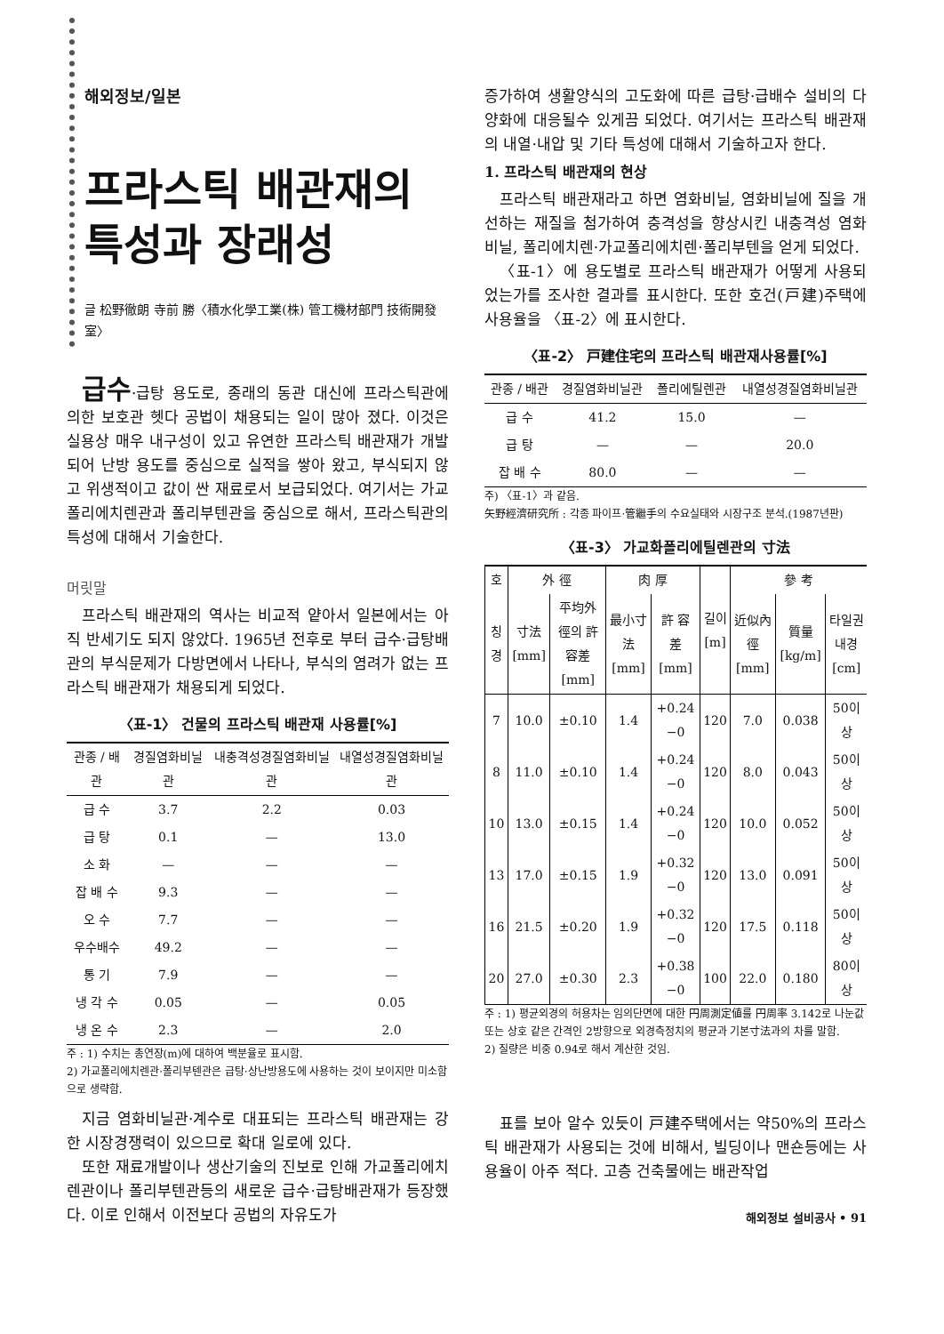해외정보/일본
프라스틱 배관재의
특성과 장래성
글 松野徹朗 寺前 勝〈積水化學工業(株) 管工機材部門 技術開發室〉
급수·급탕 용도로, 종래의 동관 대신에 프라스틱관에 의한 보호관 헷다 공법이 채용되는 일이 많아 졌다. 이것은 실용상 매우 내구성이 있고 유연한 프라스틱 배관재가 개발되어 난방 용도를 중심으로 실적을 쌓아 왔고, 부식되지 않고 위생적이고 값이 싼 재료로서 보급되었다. 여기서는 가교폴리에치렌관과 폴리부텐관을 중심으로 해서, 프라스틱관의 특성에 대해서 기술한다.
머릿말
프라스틱 배관재의 역사는 비교적 얕아서 일본에서는 아직 반세기도 되지 않았다. 1965년 전후로 부터 급수·급탕배관의 부식문제가 다방면에서 나타나, 부식의 염려가 없는 프라스틱 배관재가 채용되게 되었다.
〈표-1〉 건물의 프라스틱 배관재 사용률[%]
| 관종 / 배관 | 경질염화비닐관 | 내충격성경질염화비닐관 | 내열성경질염화비닐관 |
| --- | --- | --- | --- |
| 급 수 | 3.7 | 2.2 | 0.03 |
| 급 탕 | 0.1 | — | 13.0 |
| 소 화 | — | — | — |
| 잡 배 수 | 9.3 | — | — |
| 오 수 | 7.7 | — | — |
| 우수배수 | 49.2 | — | — |
| 통 기 | 7.9 | — | — |
| 냉 각 수 | 0.05 | — | 0.05 |
| 냉 온 수 | 2.3 | — | 2.0 |
주 : 1) 수치는 총연장(m)에 대하여 백분율로 표시함.
2) 가교폴리에치렌관·폴리부텐관은 급탕·상난방용도에 사용하는 것이 보이지만 미소함으로 생략함.
지금 염화비닐관·계수로 대표되는 프라스틱 배관재는 강한 시장경쟁력이 있으므로 확대 일로에 있다.
또한 재료개발이나 생산기술의 진보로 인해 가교폴리에치렌관이나 폴리부텐관등의 새로운 급수·급탕배관재가 등장했다. 이로 인해서 이전보다 공법의 자유도가
증가하여 생활양식의 고도화에 따른 급탕·급배수 설비의 다양화에 대응될수 있게끔 되었다. 여기서는 프라스틱 배관재의 내열·내압 및 기타 특성에 대해서 기술하고자 한다.
1. 프라스틱 배관재의 현상
프라스틱 배관재라고 하면 염화비닐, 염화비닐에 질을 개선하는 재질을 첨가하여 충격성을 향상시킨 내충격성 염화비닐, 폴리에치렌·가교폴리에치렌·폴리부텐을 얻게 되었다.
〈표-1〉에 용도별로 프라스틱 배관재가 어떻게 사용되었는가를 조사한 결과를 표시한다. 또한 호건(戸建)주택에 사용율을 〈표-2〉에 표시한다.
〈표-2〉 戸建住宅의 프라스틱 배관재사용률[%]
| 관종 / 배관 | 경질염화비닐관 | 폴리에틸렌관 | 내열성경질염화비닐관 |
| --- | --- | --- | --- |
| 급 수 | 41.2 | 15.0 | — |
| 급 탕 | — | — | 20.0 |
| 잡 배 수 | 80.0 | — | — |
주) 〈표-1〉과 같음.
矢野經濟研究所 : 각종 파이프·管繼手의 수요실태와 시장구조 분석.(1987년판)
〈표-3〉 가교화폴리에틸렌관의 寸法
| 호 | 外 徑 | | 肉 厚 | | 길이 [m] | 參 考 | | |
| --- | --- | --- | --- | --- | --- | --- | --- | --- |
| 칭경 | 寸法[mm] | 平均外徑의 許容差[mm] | 最小寸法[mm] | 許 容 差[mm] | | 近似內徑[mm] | 質量[kg/m] | 타일권내경[cm] |
| 7 | 10.0 | ±0.10 | 1.4 | +0.24 −0 | 120 | 7.0 | 0.038 | 50이상 |
| 8 | 11.0 | ±0.10 | 1.4 | +0.24 −0 | 120 | 8.0 | 0.043 | 50이상 |
| 10 | 13.0 | ±0.15 | 1.4 | +0.24 −0 | 120 | 10.0 | 0.052 | 50이상 |
| 13 | 17.0 | ±0.15 | 1.9 | +0.32 −0 | 120 | 13.0 | 0.091 | 50이상 |
| 16 | 21.5 | ±0.20 | 1.9 | +0.32 −0 | 120 | 17.5 | 0.118 | 50이상 |
| 20 | 27.0 | ±0.30 | 2.3 | +0.38 −0 | 100 | 22.0 | 0.180 | 80이상 |
주 : 1) 평균외경의 허용차는 임의단면에 대한 円周測定値를 円周率 3.142로 나눈값 또는 상호 같은 간격인 2방향으로 외경측정치의 평균과 기본寸法과의 차를 말함.
2) 질량은 비중 0.94로 해서 계산한 것임.
표를 보아 알수 있듯이 戸建주택에서는 약50%의 프라스틱 배관재가 사용되는 것에 비해서, 빌딩이나 맨숀등에는 사용율이 아주 적다. 고층 건축물에는 배관작업
해외정보 설비공사 • 91